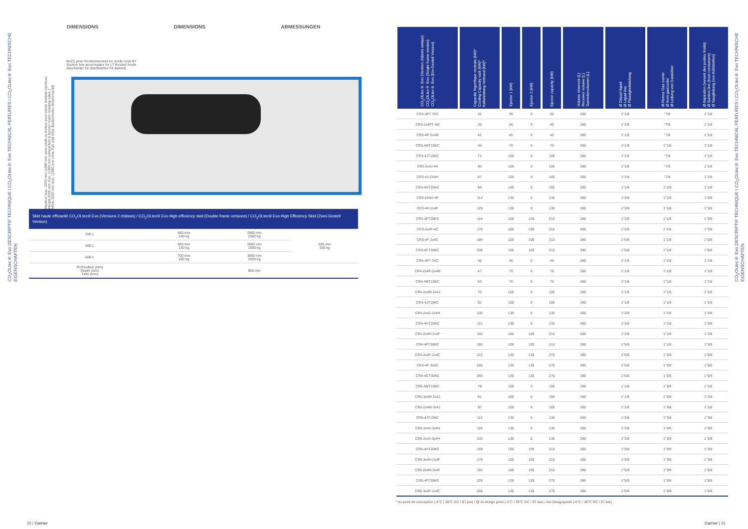CO<sub>2</sub>OLtec® Evo DESCRIPTIF TECHNIQUE I CO<sub>2</sub>OLtec® Evo TECHNICAL FEATURES I CO<sub>2</sub>OLtec® Evo TECHNISCHE EIGENSCHAFTEN
DIMENSIONS DIMENSIONS ABMESSUNGEN
BACL pour fonctionnement en mode noyé BT
Suction line accumulator for LT flooded mode
Abscheider für überfluteten TK-Betrieb
Hauteur max. 2200 mm (1980 mm sans pieds et moteur pour vanne isolante éjecteur)
Height 2200 mm max. (1980 mm without feet & Ejector motor isolating valve )
Höhe 2200 mm max. (1980 mm ohne Fuß und ohne Ejektormotor-Absperrventil)
Skid haute efficacité CO<sub>2</sub>OLtec® Evo (Versions 2 châssis) / CO<sub>2</sub>OLtec® Evo High efficiency skid (Double frame versions) / CO<sub>2</sub>OLtec® Evo High Efficiency Skid (Zwei-Gestell Version)
| 200 L | 680 mm 140 kg | 2860 mm 1560 kg | 550 mm 250 kg |
| 400 L | 680 mm 140 kg | 2860 mm 1690 kg | |
| 600 L | 700 mm 200 kg | 3850 mm 2500 kg | |
| Profondeur (mm) Depth (mm) Tiefe (mm) | 850 mm | | |
| CO<sub>2</sub>OLtec® Evo (Version châssis unique) CO<sub>2</sub>OLtec® Evo (Single frame version) CO<sub>2</sub>OLtec® Evo (Ein-Gestell Version) | Capacité frigorifique centrale (kW)* Cooling Capacity rack (kW)* Kälteleistung Verbund (kW)* | Ejector 1 (kW) | Ejector 2 (kW) | Ejector capacity (kW) | Volume réservoir (L) Receiver volume (L) Sammlervolumen (L) | Ø Départ liquid Ø Liquid line Ø Flüssigkeitsleitung | Ø Retour Gas cooler Ø from gascooler Ø Leitung von Gaskühler | Ø Aspiration (venant des postes froids) Ø Suction line (from consumers) Ø Saugleitung (von Kühlstellen) |
| --- | --- | --- | --- | --- | --- | --- | --- | --- |
| CR3-4PT 7KC | 31 | 35 | 0 | 35 | 260 | 1"1/8 | "7/8 | 1"1/8 |
| CR3-2x4PT-4M | 36 | 45 | 0 | 45 | 260 | 1"1/8 | "7/8 | 1"1/8 |
| CR3-4P-2x4M | 42 | 45 | 0 | 45 | 260 | 1"1/8 | "7/8 | 1"1/8 |
| CR3-4MT10KC | 49 | 70 | 0 | 70 | 260 | 1"1/8 | 1"1/8 | 1"1/8 |
| CR3-4JT15KC | 71 | 105 | 0 | 105 | 260 | 1"1/8 | "7/8 | 1"1/8 |
| CR3-2x4J-4H | 80 | 105 | 0 | 105 | 260 | 1"1/8 | "7/8 | 1"1/8 |
| CR3-4J-2X4H | 87 | 105 | 0 | 105 | 260 | 1"1/8 | "7/8 | 1"1/8 |
| CR3-4HT20KC | 94 | 105 | 0 | 105 | 260 | 1"1/8 | 1"1/8 | 1"1/8 |
| CR3-2X4H-4F | 114 | 135 | 0 | 135 | 260 | 1"3/8 | 1"1/8 | 1"3/8 |
| CR3-4H-2x4F | 129 | 135 | 0 | 135 | 260 | 1"3/8 | 1"1/8 | 1"3/8 |
| CR3-4FT30KC | 144 | 105 | 105 | 210 | 260 | 1"3/8 | 1"1/8 | 1"3/8 |
| CR3-2x4F-4C | 170 | 105 | 105 | 210 | 260 | 1"3/8 | 1"1/8 | 1"3/8 |
| CR3-4F-2x4C | 189 | 105 | 105 | 210 | 260 | 1"5/8 | 1"1/8 | 1"5/8 |
| CR3-4CT30KC | 208 | 105 | 105 | 210 | 390 | 1"5/8 | 1"1/8 | 1"5/8 |
| CR4-4PT 7KC | 36 | 45 | 0 | 45 | 260 | 1"1/8 | 1"1/8 | 1"1/8 |
| CR4-2x4P-2x4M | 47 | 70 | 0 | 70 | 260 | 1"1/8 | 1"1/8 | 1"1/8 |
| CR4-4MT10KC | 63 | 70 | 0 | 70 | 260 | 1"1/8 | 1"1/8 | 1"1/8 |
| CR4-2x4M-2x4J | 76 | 105 | 0 | 105 | 260 | 1"1/8 | 1"1/8 | 1"1/8 |
| CR4-4JT15KC | 92 | 105 | 0 | 105 | 260 | 1"1/8 | 1"1/8 | 1"1/8 |
| CR4-2x4J-2x4H | 105 | 135 | 0 | 135 | 260 | 1"3/8 | 1"1/8 | 1"3/8 |
| CR4-4HT20KC | 121 | 135 | 0 | 135 | 260 | 1"3/8 | 1"1/8 | 1"3/8 |
| CR4-2x4H-2x4F | 150 | 105 | 105 | 210 | 260 | 1"3/8 | 1"1/8 | 1"3/8 |
| CR4-4FT30KC | 186 | 105 | 105 | 210 | 260 | 1"5/8 | 1"1/8 | 1"5/8 |
| CR4-2x4F-2x4C | 223 | 135 | 135 | 270 | 390 | 1"5/8 | 1"3/8 | 1"5/8 |
| CR4-4F-3x4C | 246 | 135 | 135 | 270 | 390 | 1"5/8 | 1"3/8 | 1"5/8 |
| CR4-4CT30KC | 269 | 135 | 135 | 270 | 390 | 1"5/8 | 1"3/8 | 1"5/8 |
| CR5-4MT10KC | 78 | 105 | 0 | 105 | 260 | 1"1/8 | 1"3/8 | 1"1/8 |
| CR5-3x4M-2x4J | 91 | 105 | 0 | 105 | 260 | 1"1/8 | 1"3/8 | 1"1/8 |
| CR5-2x4M-3x4J | 97 | 105 | 0 | 105 | 260 | 1"1/8 | 1"3/8 | 1"1/8 |
| CR5-4JT15KC | 112 | 135 | 0 | 135 | 260 | 1"3/8 | 1"3/8 | 1"3/8 |
| CR5-3x4J-2x4H | 126 | 135 | 0 | 135 | 260 | 1"3/8 | 1"3/8 | 1"3/8 |
| CR5-2x4J-3x4H | 133 | 135 | 0 | 135 | 260 | 1"3/8 | 1"3/8 | 1"3/8 |
| CR5-4HT20KC | 149 | 105 | 105 | 210 | 260 | 1"3/8 | 1"3/8 | 1"3/8 |
| CR5-3x4H-2x4F | 178 | 105 | 105 | 210 | 260 | 1"3/8 | 1"3/8 | 1"3/8 |
| CR5-2x4H-3x4F | 193 | 105 | 105 | 210 | 390 | 1"5/8 | 1"3/8 | 1"5/8 |
| CR5-4FT30KC | 228 | 135 | 135 | 270 | 390 | 1"5/8 | 1"3/8 | 1"5/8 |
| CR5-3x4F-2x4C | 266 | 135 | 135 | 270 | 390 | 1"5/8 | 1"3/8 | 1"5/8 |
* Au point de conception (-4°C / 38°C GC / 97 bar) / @ At design point (-4°C / 38°C GC / 97 bar) / Am Designpunkt (-4°C / 38°C GC / 97 bar)
CO<sub>2</sub>OLtec® Evo DESCRIPTIF TECHNIQUE I CO<sub>2</sub>OLtec® Evo TECHNICAL FEATURES I CO<sub>2</sub>OLtec® Evo TECHNISCHE EIGENSCHAFTEN
32 | Carrier Carrier | 33